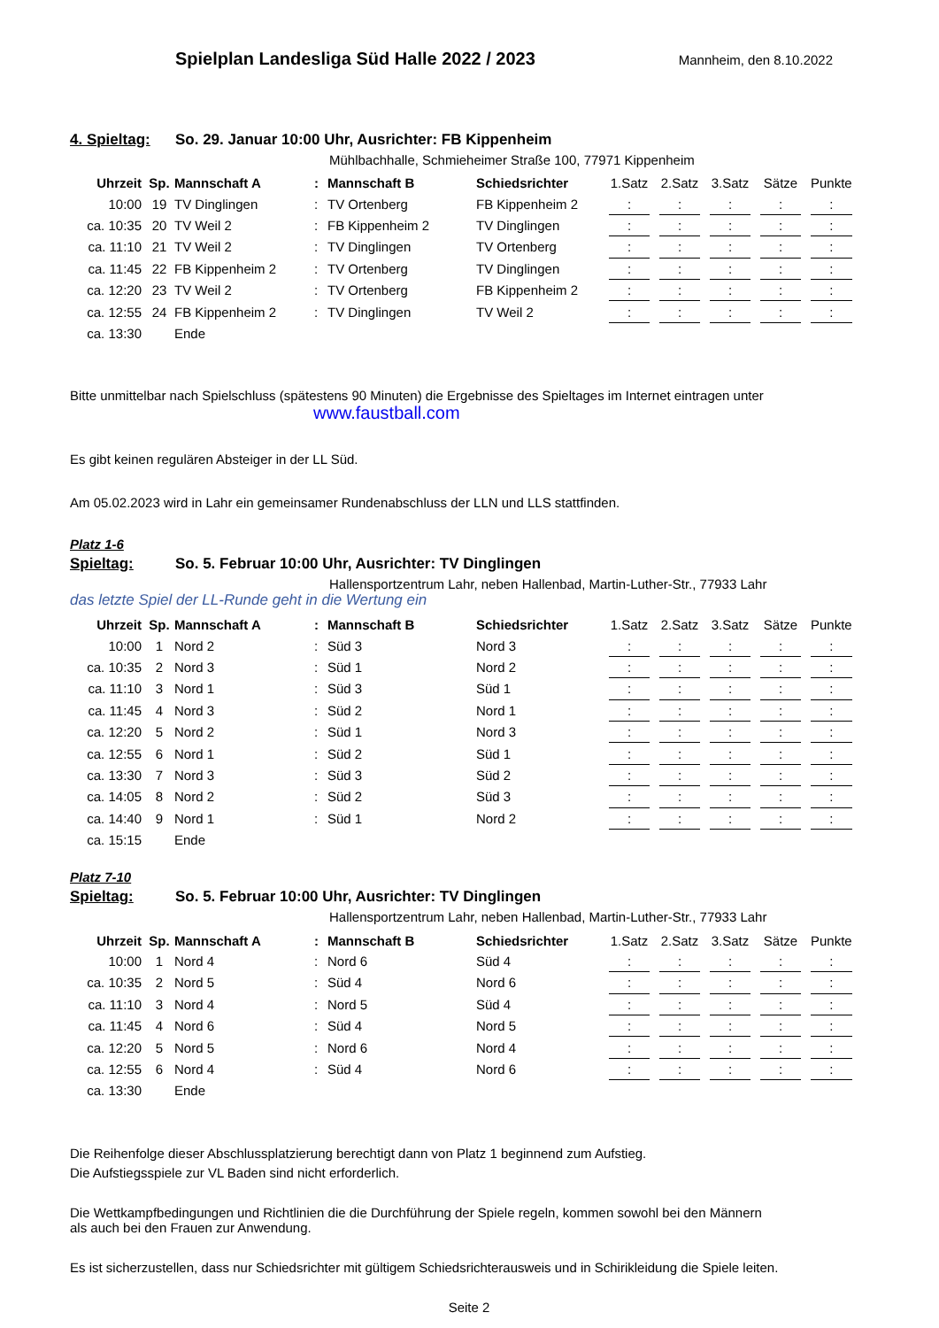Spielplan Landesliga Süd Halle 2022 / 2023
Mannheim, den 8.10.2022
4. Spieltag: So. 29. Januar 10:00 Uhr, Ausrichter: FB Kippenheim
Mühlbachhalle, Schmieheimer Straße 100, 77971 Kippenheim
| Uhrzeit | Sp. | Mannschaft A | : | Mannschaft B | Schiedsrichter | 1.Satz | | 2.Satz | | 3.Satz | | Sätze | | Punkte |
| --- | --- | --- | --- | --- | --- | --- | --- | --- | --- | --- | --- | --- | --- | --- |
| 10:00 | 19 | TV Dinglingen | : | TV Ortenberg | FB Kippenheim 2 | : | | : | | : | | : | | : |
| ca. 10:35 | 20 | TV Weil 2 | : | FB Kippenheim 2 | TV Dinglingen | : | | : | | : | | : | | : |
| ca. 11:10 | 21 | TV Weil 2 | : | TV Dinglingen | TV Ortenberg | : | | : | | : | | : | | : |
| ca. 11:45 | 22 | FB Kippenheim 2 | : | TV Ortenberg | TV Dinglingen | : | | : | | : | | : | | : |
| ca. 12:20 | 23 | TV Weil 2 | : | TV Ortenberg | FB Kippenheim 2 | : | | : | | : | | : | | : |
| ca. 12:55 | 24 | FB Kippenheim 2 | : | TV Dinglingen | TV Weil 2 | : | | : | | : | | : | | : |
| ca. 13:30 | | Ende | | | | | | | | | | | | |
Bitte unmittelbar nach Spielschluss (spätestens 90 Minuten) die Ergebnisse des Spieltages im Internet eintragen unter
www.faustball.com
Es gibt keinen regulären Absteiger in der LL Süd.
Am 05.02.2023 wird in Lahr ein gemeinsamer Rundenabschluss der LLN und LLS stattfinden.
Platz 1-6
Spieltag: So. 5. Februar 10:00 Uhr, Ausrichter: TV Dinglingen
Hallensportzentrum Lahr, neben Hallenbad, Martin-Luther-Str., 77933 Lahr
das letzte Spiel der LL-Runde geht in die Wertung ein
| Uhrzeit | Sp. | Mannschaft A | : | Mannschaft B | Schiedsrichter | 1.Satz | | 2.Satz | | 3.Satz | | Sätze | | Punkte |
| --- | --- | --- | --- | --- | --- | --- | --- | --- | --- | --- | --- | --- | --- | --- |
| 10:00 | 1 | Nord 2 | : | Süd 3 | Nord 3 | : | | : | | : | | : | | : |
| ca. 10:35 | 2 | Nord 3 | : | Süd 1 | Nord 2 | : | | : | | : | | : | | : |
| ca. 11:10 | 3 | Nord 1 | : | Süd 3 | Süd 1 | : | | : | | : | | : | | : |
| ca. 11:45 | 4 | Nord 3 | : | Süd 2 | Nord 1 | : | | : | | : | | : | | : |
| ca. 12:20 | 5 | Nord 2 | : | Süd 1 | Nord 3 | : | | : | | : | | : | | : |
| ca. 12:55 | 6 | Nord 1 | : | Süd 2 | Süd 1 | : | | : | | : | | : | | : |
| ca. 13:30 | 7 | Nord 3 | : | Süd 3 | Süd 2 | : | | : | | : | | : | | : |
| ca. 14:05 | 8 | Nord 2 | : | Süd 2 | Süd 3 | : | | : | | : | | : | | : |
| ca. 14:40 | 9 | Nord 1 | : | Süd 1 | Nord 2 | : | | : | | : | | : | | : |
| ca. 15:15 | | Ende | | | | | | | | | | | | |
Platz 7-10
Spieltag: So. 5. Februar 10:00 Uhr, Ausrichter: TV Dinglingen
Hallensportzentrum Lahr, neben Hallenbad, Martin-Luther-Str., 77933 Lahr
| Uhrzeit | Sp. | Mannschaft A | : | Mannschaft B | Schiedsrichter | 1.Satz | | 2.Satz | | 3.Satz | | Sätze | | Punkte |
| --- | --- | --- | --- | --- | --- | --- | --- | --- | --- | --- | --- | --- | --- | --- |
| 10:00 | 1 | Nord 4 | : | Nord 6 | Süd 4 | : | | : | | : | | : | | : |
| ca. 10:35 | 2 | Nord 5 | : | Süd 4 | Nord 6 | : | | : | | : | | : | | : |
| ca. 11:10 | 3 | Nord 4 | : | Nord 5 | Süd 4 | : | | : | | : | | : | | : |
| ca. 11:45 | 4 | Nord 6 | : | Süd 4 | Nord 5 | : | | : | | : | | : | | : |
| ca. 12:20 | 5 | Nord 5 | : | Nord 6 | Nord 4 | : | | : | | : | | : | | : |
| ca. 12:55 | 6 | Nord 4 | : | Süd 4 | Nord 6 | : | | : | | : | | : | | : |
| ca. 13:30 | | Ende | | | | | | | | | | | | |
Die Reihenfolge dieser Abschlussplatzierung berechtigt dann von Platz 1 beginnend zum Aufstieg.
Die Aufstiegsspiele zur VL Baden sind nicht erforderlich.
Die Wettkampfbedingungen und Richtlinien die die Durchführung der Spiele regeln, kommen sowohl bei den Männern
als auch bei den Frauen zur Anwendung.
Es ist sicherzustellen, dass nur Schiedsrichter mit gültigem Schiedsrichterausweis und in Schirikleidung die Spiele leiten.
Seite 2